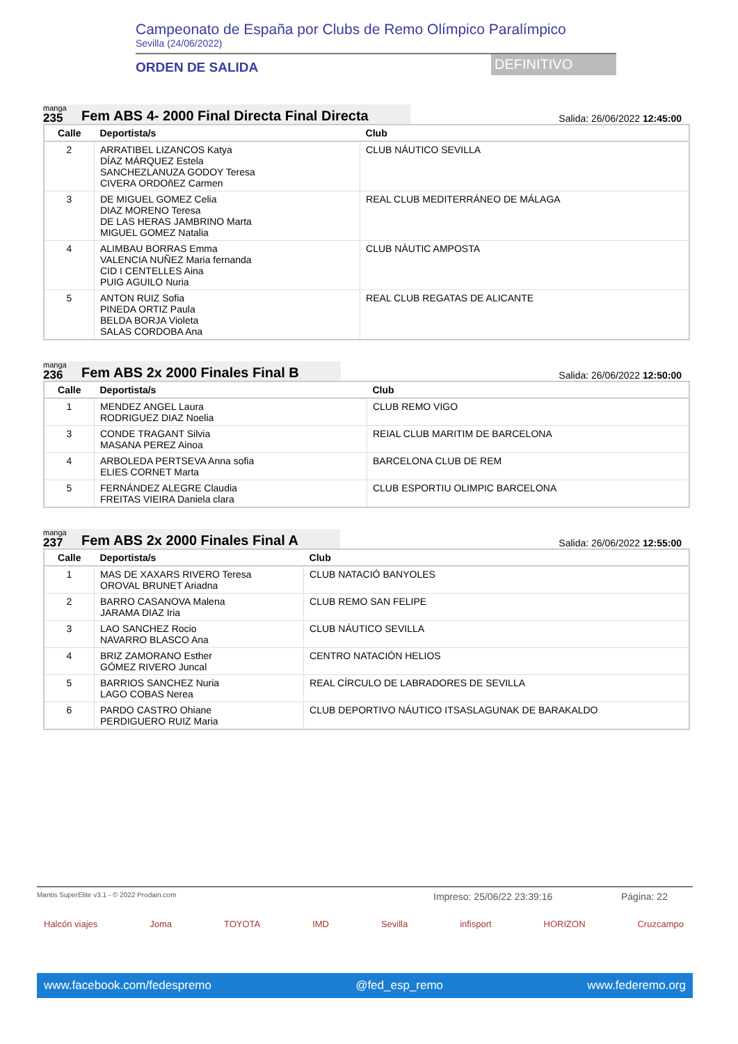Campeonato de España por Clubs de Remo Olímpico Paralímpico
Sevilla (24/06/2022)
ORDEN DE SALIDA DEFINITIVO
manga
235
Fem ABS 4- 2000 Final Directa Final Directa
Salida: 26/06/2022 12:45:00
| Calle | Deportista/s | Club |
| --- | --- | --- |
| 2 | ARRATIBEL LIZANCOS Katya DÍAZ MÁRQUEZ Estela SANCHEZLANUZA GODOY Teresa CIVERA ORDOñEZ Carmen | CLUB NÁUTICO SEVILLA |
| 3 | DE MIGUEL GOMEZ Celia DIAZ MORENO Teresa DE LAS HERAS JAMBRINO Marta MIGUEL GOMEZ Natalia | REAL CLUB MEDITERRÁNEO DE MÁLAGA |
| 4 | ALIMBAU BORRAS Emma VALENCIA NUÑEZ Maria fernanda CID I CENTELLES Aina PUIG AGUILO Nuria | CLUB NÀUTIC AMPOSTA |
| 5 | ANTON RUIZ Sofia PINEDA ORTIZ Paula BELDA BORJA Violeta SALAS CORDOBA Ana | REAL CLUB REGATAS DE ALICANTE |
manga
236
Fem ABS 2x 2000 Finales Final B
Salida: 26/06/2022 12:50:00
| Calle | Deportista/s | Club |
| --- | --- | --- |
| 1 | MENDEZ ANGEL Laura RODRIGUEZ DIAZ Noelia | CLUB REMO VIGO |
| 3 | CONDE TRAGANT Silvia MASANA PEREZ Ainoa | REIAL CLUB MARITIM DE BARCELONA |
| 4 | ARBOLEDA PERTSEVA Anna sofia ELIES CORNET Marta | BARCELONA CLUB DE REM |
| 5 | FERNÁNDEZ ALEGRE Claudia FREITAS VIEIRA Daniela clara | CLUB ESPORTIU OLIMPIC BARCELONA |
manga
237
Fem ABS 2x 2000 Finales Final A
Salida: 26/06/2022 12:55:00
| Calle | Deportista/s | Club |
| --- | --- | --- |
| 1 | MAS DE XAXARS RIVERO Teresa OROVAL BRUNET Ariadna | CLUB NATACIÓ BANYOLES |
| 2 | BARRO CASANOVA Malena JARAMA DIAZ Iria | CLUB REMO SAN FELIPE |
| 3 | LAO SANCHEZ Rocio NAVARRO BLASCO Ana | CLUB NÁUTICO SEVILLA |
| 4 | BRIZ ZAMORANO Esther GÓMEZ RIVERO Juncal | CENTRO NATACIÓN HELIOS |
| 5 | BARRIOS SANCHEZ Nuria LAGO COBAS Nerea | REAL CÍRCULO DE LABRADORES DE SEVILLA |
| 6 | PARDO CASTRO Ohiane PERDIGUERO RUIZ Maria | CLUB DEPORTIVO NÁUTICO ITSASLAGUNAK DE BARAKALDO |
Mantis SuperElite v3.1 - © 2022 Prodain.com Impreso: 25/06/22 23:39:16 Página: 22
Halcón viajes Joma TOYOTA IMD Sevilla infisport HORIZON Cruzcampo
www.facebook.com/fedespremo @fed_esp_remo www.federemo.org